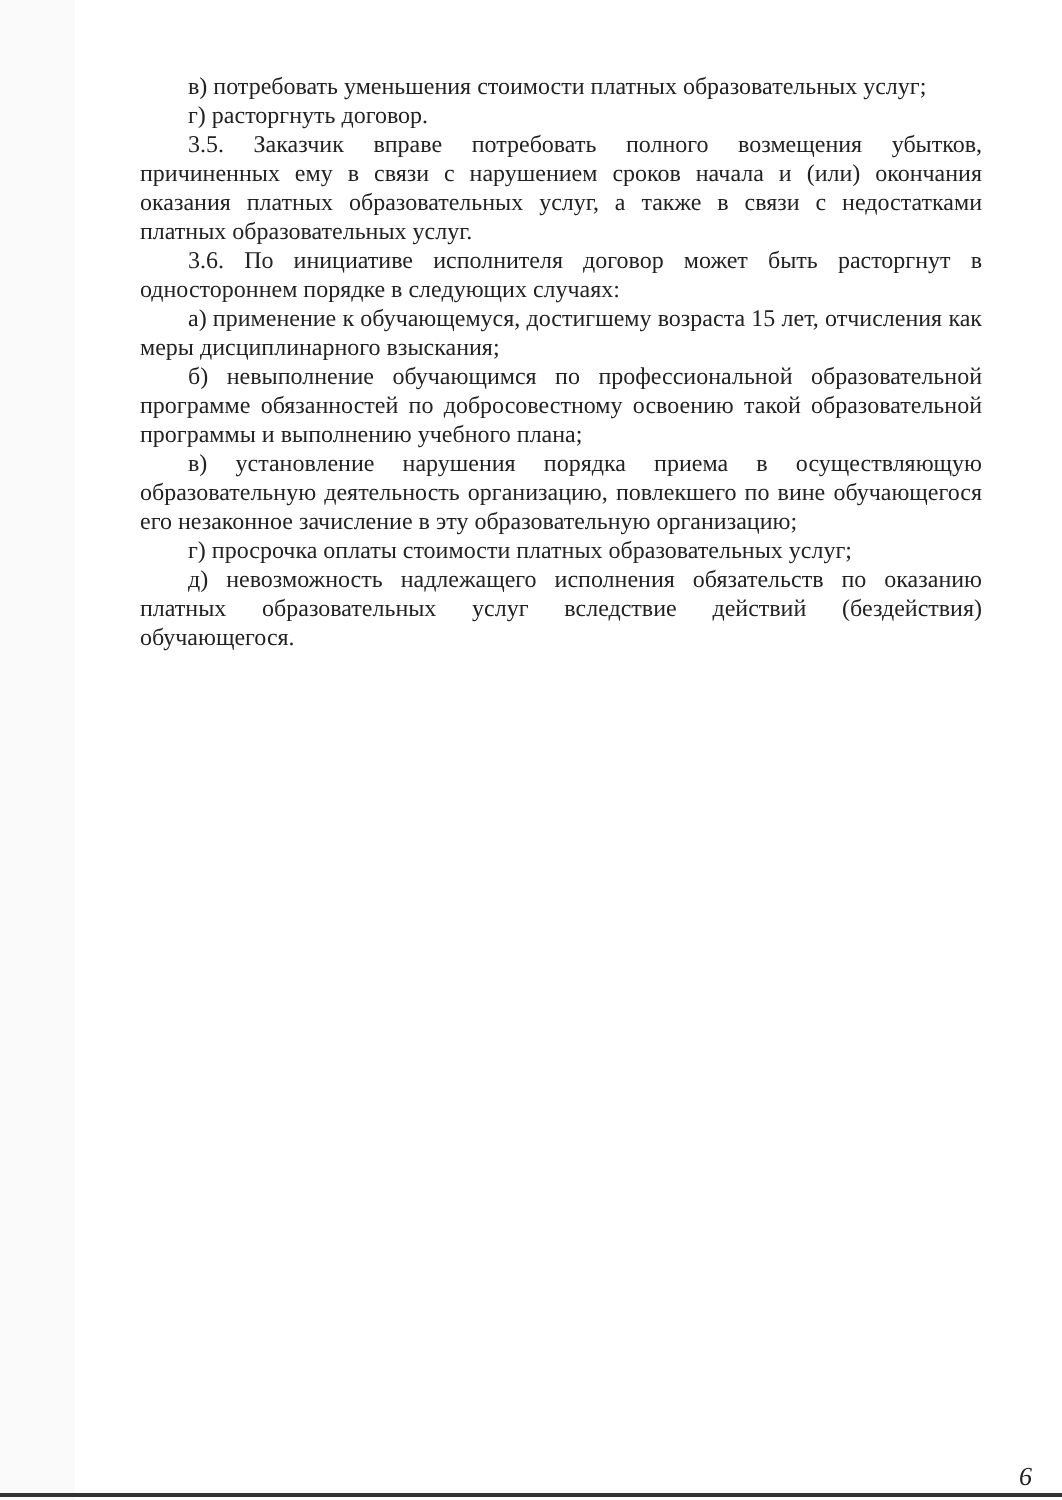в) потребовать уменьшения стоимости платных образовательных услуг;
г) расторгнуть договор.
3.5. Заказчик вправе потребовать полного возмещения убытков, причиненных ему в связи с нарушением сроков начала и (или) окончания оказания платных образовательных услуг, а также в связи с недостатками платных образовательных услуг.
3.6. По инициативе исполнителя договор может быть расторгнут в одностороннем порядке в следующих случаях:
а) применение к обучающемуся, достигшему возраста 15 лет, отчисления как меры дисциплинарного взыскания;
б) невыполнение обучающимся по профессиональной образовательной программе обязанностей по добросовестному освоению такой образовательной программы и выполнению учебного плана;
в) установление нарушения порядка приема в осуществляющую образовательную деятельность организацию, повлекшего по вине обучающегося его незаконное зачисление в эту образовательную организацию;
г) просрочка оплаты стоимости платных образовательных услуг;
д) невозможность надлежащего исполнения обязательств по оказанию платных образовательных услуг вследствие действий (бездействия) обучающегося.
6